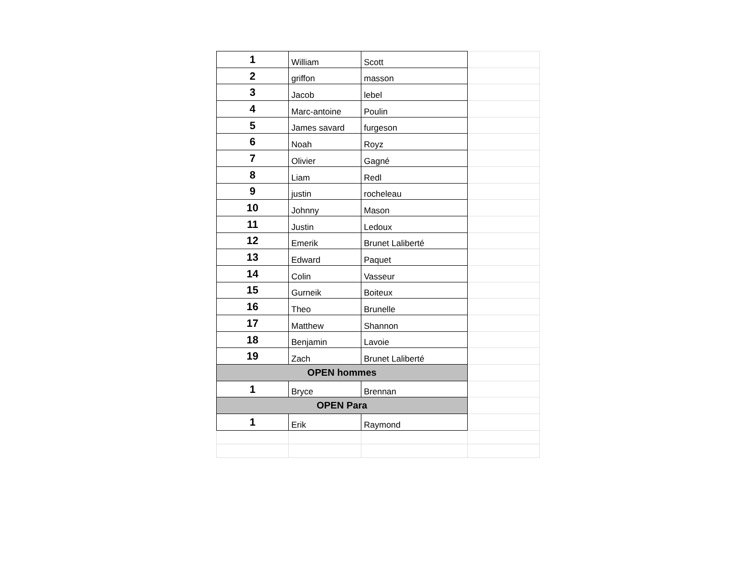| 1 | William | Scott | |
| 2 | griffon | masson | |
| 3 | Jacob | lebel | |
| 4 | Marc-antoine | Poulin | |
| 5 | James savard | furgeson | |
| 6 | Noah | Royz | |
| 7 | Olivier | Gagné | |
| 8 | Liam | Redl | |
| 9 | justin | rocheleau | |
| 10 | Johnny | Mason | |
| 11 | Justin | Ledoux | |
| 12 | Emerik | Brunet Laliberté | |
| 13 | Edward | Paquet | |
| 14 | Colin | Vasseur | |
| 15 | Gurneik | Boiteux | |
| 16 | Theo | Brunelle | |
| 17 | Matthew | Shannon | |
| 18 | Benjamin | Lavoie | |
| 19 | Zach | Brunet Laliberté | |
| OPEN hommes | | | |
| 1 | Bryce | Brennan | |
| OPEN Para | | | |
| 1 | Erik | Raymond | |